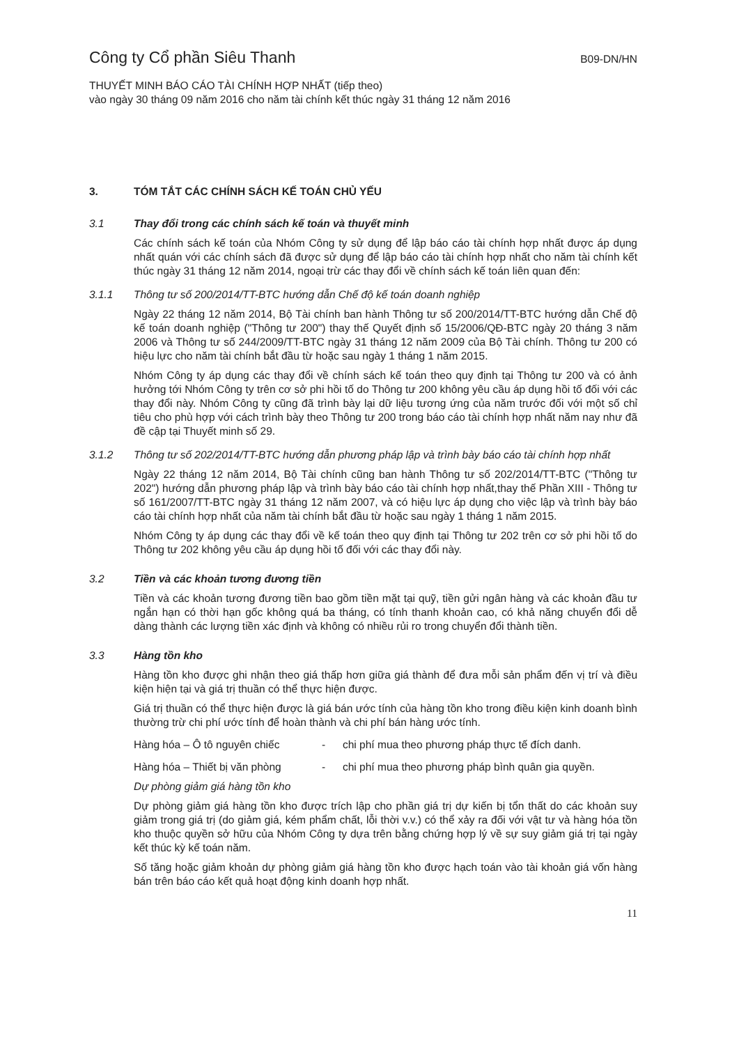Công ty Cổ phần Siêu Thanh B09-DN/HN
THUYẾT MINH BÁO CÁO TÀI CHÍNH HỢP NHẤT (tiếp theo)
vào ngày 30 tháng 09 năm 2016 cho năm tài chính kết thúc ngày 31 tháng 12 năm 2016
3. TÓM TẮT CÁC CHÍNH SÁCH KẾ TOÁN CHỦ YẾU
3.1 Thay đổi trong các chính sách kế toán và thuyết minh
Các chính sách kế toán của Nhóm Công ty sử dụng để lập báo cáo tài chính hợp nhất được áp dụng nhất quán với các chính sách đã được sử dụng để lập báo cáo tài chính hợp nhất cho năm tài chính kết thúc ngày 31 tháng 12 năm 2014, ngoại trừ các thay đổi về chính sách kế toán liên quan đến:
3.1.1 Thông tư số 200/2014/TT-BTC hướng dẫn Chế độ kế toán doanh nghiệp
Ngày 22 tháng 12 năm 2014, Bộ Tài chính ban hành Thông tư số 200/2014/TT-BTC hướng dẫn Chế độ kế toán doanh nghiệp ("Thông tư 200") thay thế Quyết định số 15/2006/QĐ-BTC ngày 20 tháng 3 năm 2006 và Thông tư số 244/2009/TT-BTC ngày 31 tháng 12 năm 2009 của Bộ Tài chính. Thông tư 200 có hiệu lực cho năm tài chính bắt đầu từ hoặc sau ngày 1 tháng 1 năm 2015.
Nhóm Công ty áp dụng các thay đổi về chính sách kế toán theo quy định tại Thông tư 200 và có ảnh hưởng tới Nhóm Công ty trên cơ sở phi hồi tố do Thông tư 200 không yêu cầu áp dụng hồi tố đối với các thay đổi này. Nhóm Công ty cũng đã trình bày lại dữ liệu tương ứng của năm trước đối với một số chỉ tiêu cho phù hợp với cách trình bày theo Thông tư 200 trong báo cáo tài chính hợp nhất năm nay như đã đề cập tại Thuyết minh số 29.
3.1.2 Thông tư số 202/2014/TT-BTC hướng dẫn phương pháp lập và trình bày báo cáo tài chính hợp nhất
Ngày 22 tháng 12 năm 2014, Bộ Tài chính cũng ban hành Thông tư số 202/2014/TT-BTC ("Thông tư 202") hướng dẫn phương pháp lập và trình bày báo cáo tài chính hợp nhất,thay thế Phần XIII - Thông tư số 161/2007/TT-BTC ngày 31 tháng 12 năm 2007, và có hiệu lực áp dụng cho việc lập và trình bày báo cáo tài chính hợp nhất của năm tài chính bắt đầu từ hoặc sau ngày 1 tháng 1 năm 2015.
Nhóm Công ty áp dụng các thay đổi về kế toán theo quy định tại Thông tư 202 trên cơ sở phi hồi tố do Thông tư 202 không yêu cầu áp dụng hồi tố đối với các thay đổi này.
3.2 Tiền và các khoản tương đương tiền
Tiền và các khoản tương đương tiền bao gồm tiền mặt tại quỹ, tiền gửi ngân hàng và các khoản đầu tư ngắn hạn có thời hạn gốc không quá ba tháng, có tính thanh khoản cao, có khả năng chuyển đổi dễ dàng thành các lượng tiền xác định và không có nhiều rủi ro trong chuyển đổi thành tiền.
3.3 Hàng tồn kho
Hàng tồn kho được ghi nhận theo giá thấp hơn giữa giá thành để đưa mỗi sản phẩm đến vị trí và điều kiện hiện tại và giá trị thuần có thể thực hiện được.
Giá trị thuần có thể thực hiện được là giá bán ước tính của hàng tồn kho trong điều kiện kinh doanh bình thường trừ chi phí ước tính để hoàn thành và chi phí bán hàng ước tính.
Hàng hóa – Ô tô nguyên chiếc - chi phí mua theo phương pháp thực tế đích danh.
Hàng hóa – Thiết bị văn phòng - chi phí mua theo phương pháp bình quân gia quyền.
Dự phòng giảm giá hàng tồn kho
Dự phòng giảm giá hàng tồn kho được trích lập cho phần giá trị dự kiến bị tổn thất do các khoản suy giảm trong giá trị (do giảm giá, kém phẩm chất, lỗi thời v.v.) có thể xảy ra đối với vật tư và hàng hóa tồn kho thuộc quyền sở hữu của Nhóm Công ty dựa trên bằng chứng hợp lý về sự suy giảm giá trị tại ngày kết thúc kỳ kế toán năm.
Số tăng hoặc giảm khoản dự phòng giảm giá hàng tồn kho được hạch toán vào tài khoản giá vốn hàng bán trên báo cáo kết quả hoạt động kinh doanh hợp nhất.
11